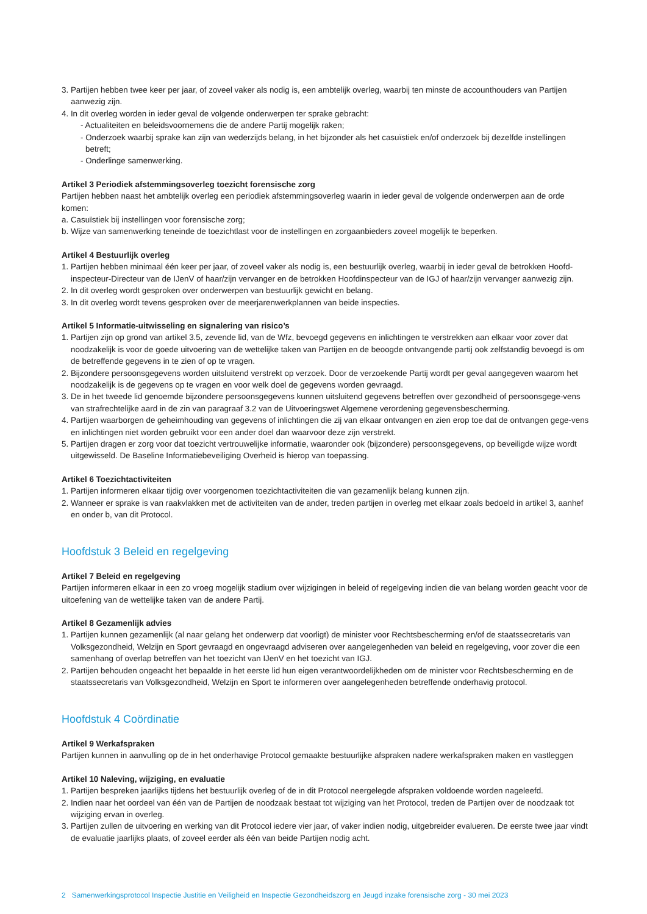3. Partijen hebben twee keer per jaar, of zoveel vaker als nodig is, een ambtelijk overleg, waarbij ten minste de accounthouders van Partijen aanwezig zijn.
4. In dit overleg worden in ieder geval de volgende onderwerpen ter sprake gebracht:
- Actualiteiten en beleidsvoornemens die de andere Partij mogelijk raken;
- Onderzoek waarbij sprake kan zijn van wederzijds belang, in het bijzonder als het casuïstiek en/of onderzoek bij dezelfde instellingen betreft;
- Onderlinge samenwerking.
Artikel 3 Periodiek afstemmingsoverleg toezicht forensische zorg
Partijen hebben naast het ambtelijk overleg een periodiek afstemmingsoverleg waarin in ieder geval de volgende onderwerpen aan de orde komen:
a. Casuïstiek bij instellingen voor forensische zorg;
b. Wijze van samenwerking teneinde de toezichtlast voor de instellingen en zorgaanbieders zoveel mogelijk te beperken.
Artikel 4 Bestuurlijk overleg
1. Partijen hebben minimaal één keer per jaar, of zoveel vaker als nodig is, een bestuurlijk overleg, waarbij in ieder geval de betrokken Hoofd-inspecteur-Directeur van de IJenV of haar/zijn vervanger en de betrokken Hoofdinspecteur van de IGJ of haar/zijn vervanger aanwezig zijn.
2. In dit overleg wordt gesproken over onderwerpen van bestuurlijk gewicht en belang.
3. In dit overleg wordt tevens gesproken over de meerjarenwerkplannen van beide inspecties.
Artikel 5 Informatie-uitwisseling en signalering van risico’s
1. Partijen zijn op grond van artikel 3.5, zevende lid, van de Wfz, bevoegd gegevens en inlichtingen te verstrekken aan elkaar voor zover dat noodzakelijk is voor de goede uitvoering van de wettelijke taken van Partijen en de beoogde ontvangende partij ook zelfstandig bevoegd is om de betreffende gegevens in te zien of op te vragen.
2. Bijzondere persoonsgegevens worden uitsluitend verstrekt op verzoek. Door de verzoekende Partij wordt per geval aangegeven waarom het noodzakelijk is de gegevens op te vragen en voor welk doel de gegevens worden gevraagd.
3. De in het tweede lid genoemde bijzondere persoonsgegevens kunnen uitsluitend gegevens betreffen over gezondheid of persoonsgege-vens van strafrechtelijke aard in de zin van paragraaf 3.2 van de Uitvoeringswet Algemene verordening gegevensbescherming.
4. Partijen waarborgen de geheimhouding van gegevens of inlichtingen die zij van elkaar ontvangen en zien erop toe dat de ontvangen gege-vens en inlichtingen niet worden gebruikt voor een ander doel dan waarvoor deze zijn verstrekt.
5. Partijen dragen er zorg voor dat toezicht vertrouwelijke informatie, waaronder ook (bijzondere) persoonsgegevens, op beveiligde wijze wordt uitgewisseld. De Baseline Informatiebeveiliging Overheid is hierop van toepassing.
Artikel 6 Toezichtactiviteiten
1. Partijen informeren elkaar tijdig over voorgenomen toezichtactiviteiten die van gezamenlijk belang kunnen zijn.
2. Wanneer er sprake is van raakvlakken met de activiteiten van de ander, treden partijen in overleg met elkaar zoals bedoeld in artikel 3, aanhef en onder b, van dit Protocol.
Hoofdstuk 3 Beleid en regelgeving
Artikel 7 Beleid en regelgeving
Partijen informeren elkaar in een zo vroeg mogelijk stadium over wijzigingen in beleid of regelgeving indien die van belang worden geacht voor de uitoefening van de wettelijke taken van de andere Partij.
Artikel 8 Gezamenlijk advies
1. Partijen kunnen gezamenlijk (al naar gelang het onderwerp dat voorligt) de minister voor Rechtsbescherming en/of de staatssecretaris van Volksgezondheid, Welzijn en Sport gevraagd en ongevraagd adviseren over aangelegenheden van beleid en regelgeving, voor zover die een samenhang of overlap betreffen van het toezicht van IJenV en het toezicht van IGJ.
2. Partijen behouden ongeacht het bepaalde in het eerste lid hun eigen verantwoordelijkheden om de minister voor Rechtsbescherming en de staatssecretaris van Volksgezondheid, Welzijn en Sport te informeren over aangelegenheden betreffende onderhavig protocol.
Hoofdstuk 4 Coördinatie
Artikel 9 Werkafspraken
Partijen kunnen in aanvulling op de in het onderhavige Protocol gemaakte bestuurlijke afspraken nadere werkafspraken maken en vastleggen
Artikel 10 Naleving, wijziging, en evaluatie
1. Partijen bespreken jaarlijks tijdens het bestuurlijk overleg of de in dit Protocol neergelegde afspraken voldoende worden nageleefd.
2. Indien naar het oordeel van één van de Partijen de noodzaak bestaat tot wijziging van het Protocol, treden de Partijen over de noodzaak tot wijziging ervan in overleg.
3. Partijen zullen de uitvoering en werking van dit Protocol iedere vier jaar, of vaker indien nodig, uitgebreider evalueren. De eerste twee jaar vindt de evaluatie jaarlijks plaats, of zoveel eerder als één van beide Partijen nodig acht.
2 Samenwerkingsprotocol Inspectie Justitie en Veiligheid en Inspectie Gezondheidszorg en Jeugd inzake forensische zorg - 30 mei 2023